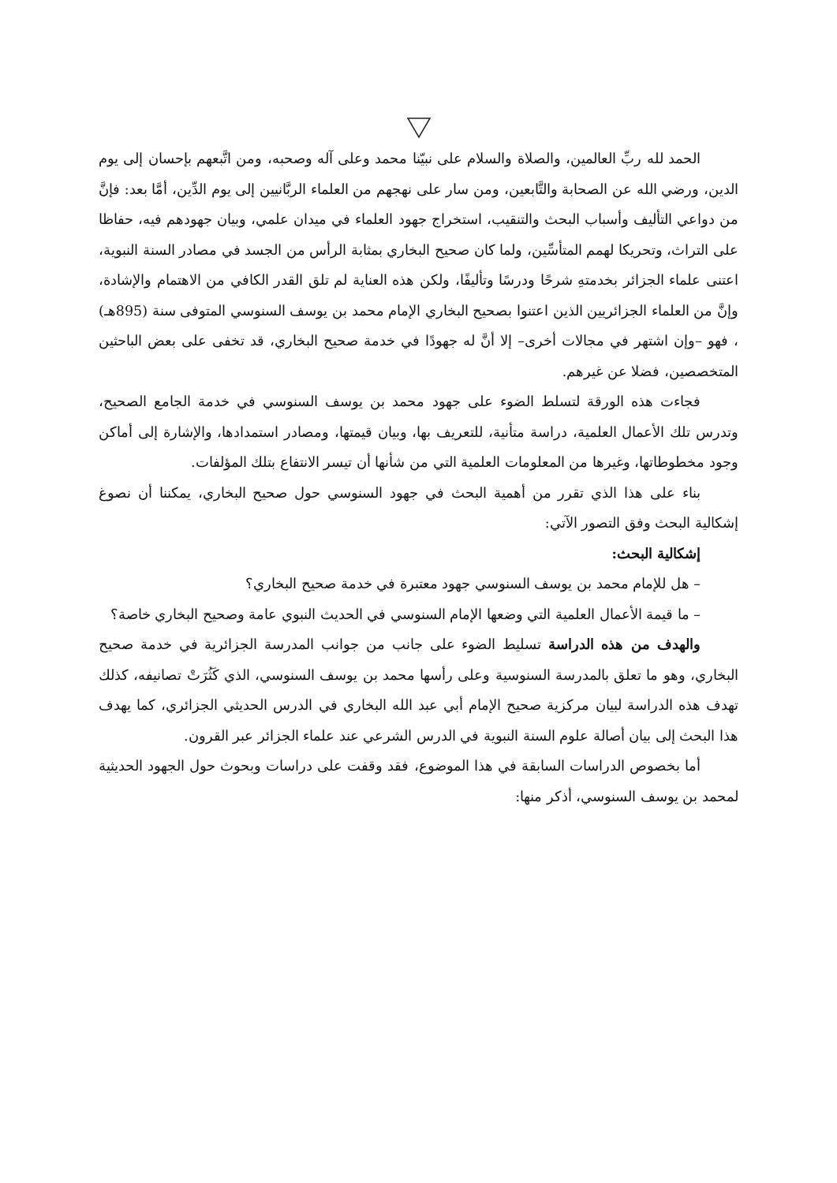الحمد لله ربِّ العالمين، والصلاة والسلام على نبيّنا محمد وعلى آله وصحبه، ومن اتَّبعهم بإحسان إلى يوم الدين، ورضي الله عن الصحابة والتَّابعين، ومن سار على نهجهم من العلماء الربَّانيين إلى يوم الدِّين، أمَّا بعد: فإنَّ من دواعي التأليف وأسباب البحث والتنقيب، استخراج جهود العلماء في ميدان علمي، وبيان جهودهم فيه، حفاظا على التراث، وتحريكا لهمم المتأسِّين، ولما كان صحيح البخاري بمثابة الرأس من الجسد في مصادر السنة النبوية، اعتنى علماء الجزائر بخدمتهِ شرحًا ودرسًا وتأليفًا، ولكن هذه العناية لم تلق القدر الكافي من الاهتمام والإشادة، وإنَّ من العلماء الجزائريين الذين اعتنوا بصحيح البخاري الإمام محمد بن يوسف السنوسي المتوفى سنة (895هـ) ، فهو –وإن اشتهر في مجالات أخرى– إلا أنَّ له جهودًا في خدمة صحيح البخاري، قد تخفى على بعض الباحثين المتخصصين، فضلا عن غيرهم.
فجاءت هذه الورقة لتسلط الضوء على جهود محمد بن يوسف السنوسي في خدمة الجامع الصحيح، وتدرس تلك الأعمال العلمية، دراسة متأنية، للتعريف بها، وبيان قيمتها، ومصادر استمدادها، والإشارة إلى أماكن وجود مخطوطاتها، وغيرها من المعلومات العلمية التي من شأنها أن تيسر الانتفاع بتلك المؤلفات.
بناء على هذا الذي تقرر من أهمية البحث في جهود السنوسي حول صحيح البخاري، يمكننا أن نصوغ إشكالية البحث وفق التصور الآتي:
إشكالية البحث:
– هل للإمام محمد بن يوسف السنوسي جهود معتبرة في خدمة صحيح البخاري؟
– ما قيمة الأعمال العلمية التي وضعها الإمام السنوسي في الحديث النبوي عامة وصحيح البخاري خاصة؟
والهدف من هذه الدراسة تسليط الضوء على جانب من جوانب المدرسة الجزائرية في خدمة صحيح البخاري، وهو ما تعلق بالمدرسة السنوسية وعلى رأسها محمد بن يوسف السنوسي، الذي كَثُرَتْ تصانيفه، كذلك تهدف هذه الدراسة لبيان مركزية صحيح الإمام أبي عبد الله البخاري في الدرس الحديثي الجزائري، كما يهدف هذا البحث إلى بيان أصالة علوم السنة النبوية في الدرس الشرعي عند علماء الجزائر عبر القرون.
أما بخصوص الدراسات السابقة في هذا الموضوع، فقد وقفت على دراسات وبحوث حول الجهود الحديثية لمحمد بن يوسف السنوسي، أذكر منها: